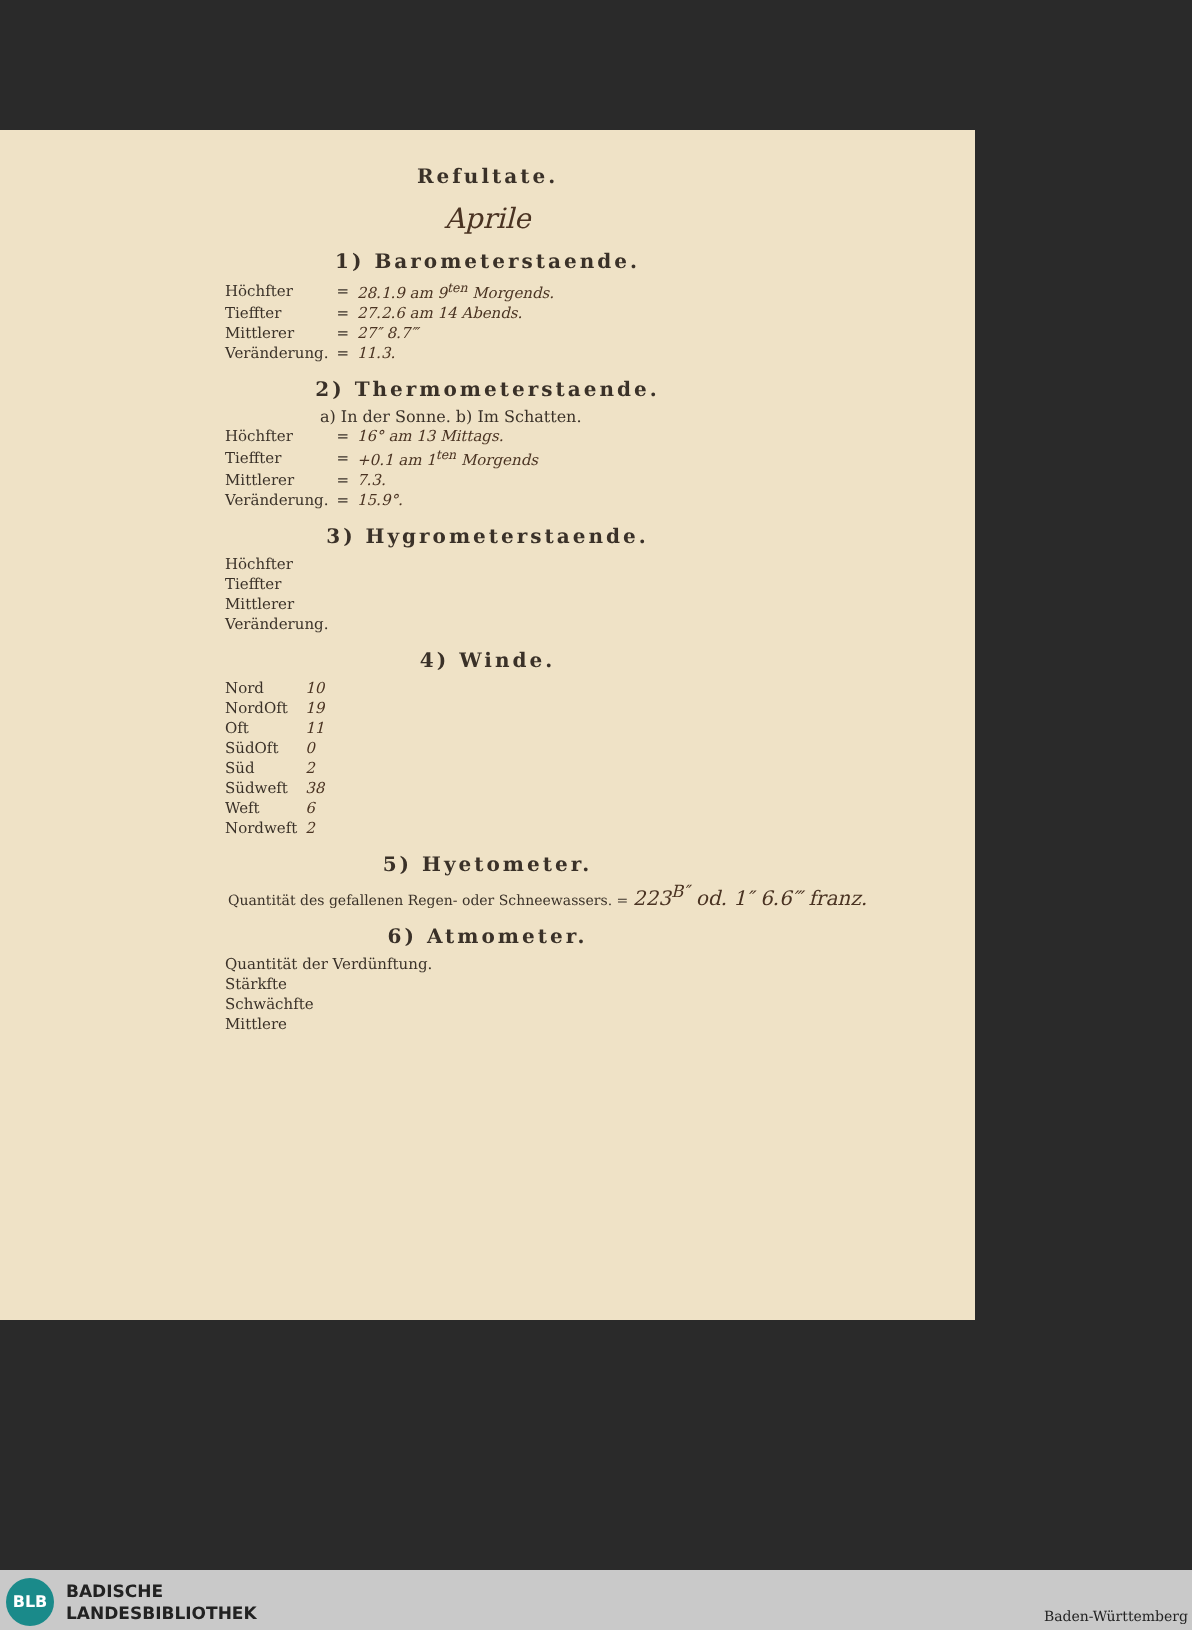Refultate.
Aprile
1) Barometerstaende.
| Höchfter | = | 28.1.9 am 9<sup>ten</sup> Morgends. |
| Tieffter | = | 27.2.6 am 14 Abends. |
| Mittlerer | = | 27″ 8.7‴ |
| Veränderung. | = | 11.3. |
2) Thermometerstaende.
a) In der Sonne. b) Im Schatten.
| Höchfter | = | 16° am 13 Mittags. |
| Tieffter | = | +0.1 am 1<sup>ten</sup> Morgends |
| Mittlerer | = | 7.3. |
| Veränderung. | = | 15.9°. |
3) Hygrometerstaende.
| Höchfter |
| Tieffter |
| Mittlerer |
| Veränderung. |
4) Winde.
| Nord | 10 |
| NordOft | 19 |
| Oft | 11 |
| SüdOft | 0 |
| Süd | 2 |
| Südweft | 38 |
| Weft | 6 |
| Nordweft | 2 |
5) Hyetometer.
Quantität des gefallenen Regen- oder Schneewassers. = 223<sup>B″</sup> od. 1″ 6.6‴ franz.
6) Atmometer.
| Quantität der Verdünftung. |
| Stärkfte |
| Schwächfte |
| Mittlere |
BLB
BADISCHE
LANDESBIBLIOTHEK
Baden-Württemberg